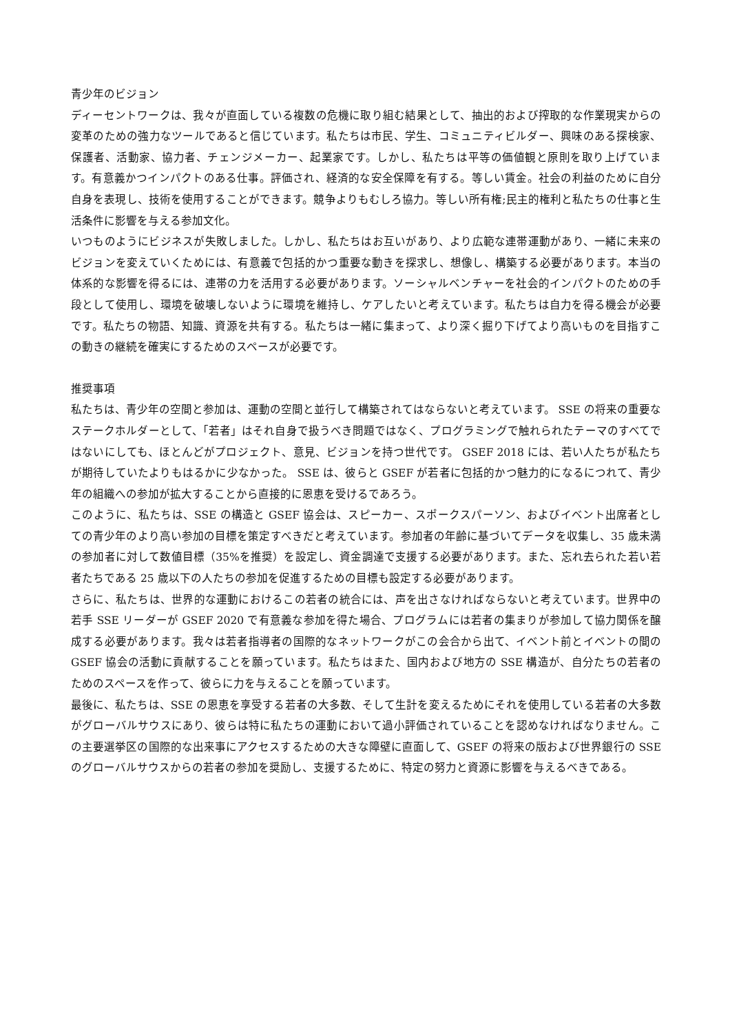青少年のビジョン
ディーセントワークは、我々が直面している複数の危機に取り組む結果として、抽出的および搾取的な作業現実からの変革のための強力なツールであると信じています。私たちは市民、学生、コミュニティビルダー、興味のある探検家、保護者、活動家、協力者、チェンジメーカー、起業家です。しかし、私たちは平等の価値観と原則を取り上げています。有意義かつインパクトのある仕事。評価され、経済的な安全保障を有する。等しい賃金。社会の利益のために自分自身を表現し、技術を使用することができます。競争よりもむしろ協力。等しい所有権;民主的権利と私たちの仕事と生活条件に影響を与える参加文化。
いつものようにビジネスが失敗しました。しかし、私たちはお互いがあり、より広範な連帯運動があり、一緒に未来のビジョンを変えていくためには、有意義で包括的かつ重要な動きを探求し、想像し、構築する必要があります。本当の体系的な影響を得るには、連帯の力を活用する必要があります。ソーシャルベンチャーを社会的インパクトのための手段として使用し、環境を破壊しないように環境を維持し、ケアしたいと考えています。私たちは自力を得る機会が必要です。私たちの物語、知識、資源を共有する。私たちは一緒に集まって、より深く掘り下げてより高いものを目指すこの動きの継続を確実にするためのスペースが必要です。
推奨事項
私たちは、青少年の空間と参加は、運動の空間と並行して構築されてはならないと考えています。 SSE の将来の重要なステークホルダーとして、「若者」はそれ自身で扱うべき問題ではなく、プログラミングで触れられたテーマのすべてではないにしても、ほとんどがプロジェクト、意見、ビジョンを持つ世代です。 GSEF 2018 には、若い人たちが私たちが期待していたよりもはるかに少なかった。 SSE は、彼らと GSEF が若者に包括的かつ魅力的になるにつれて、青少年の組織への参加が拡大することから直接的に恩恵を受けるであろう。
このように、私たちは、SSE の構造と GSEF 協会は、スピーカー、スポークスパーソン、およびイベント出席者としての青少年のより高い参加の目標を策定すべきだと考えています。参加者の年齢に基づいてデータを収集し、35 歳未満の参加者に対して数値目標（35%を推奨）を設定し、資金調達で支援する必要があります。また、忘れ去られた若い若者たちである 25 歳以下の人たちの参加を促進するための目標も設定する必要があります。
さらに、私たちは、世界的な運動におけるこの若者の統合には、声を出さなければならないと考えています。世界中の若手 SSE リーダーが GSEF 2020 で有意義な参加を得た場合、プログラムには若者の集まりが参加して協力関係を醸成する必要があります。我々は若者指導者の国際的なネットワークがこの会合から出て、イベント前とイベントの間の GSEF 協会の活動に貢献することを願っています。私たちはまた、国内および地方の SSE 構造が、自分たちの若者のためのスペースを作って、彼らに力を与えることを願っています。
最後に、私たちは、SSE の恩恵を享受する若者の大多数、そして生計を変えるためにそれを使用している若者の大多数がグローバルサウスにあり、彼らは特に私たちの運動において過小評価されていることを認めなければなりません。この主要選挙区の国際的な出来事にアクセスするための大きな障壁に直面して、GSEF の将来の版および世界銀行の SSE のグローバルサウスからの若者の参加を奨励し、支援するために、特定の努力と資源に影響を与えるべきである。